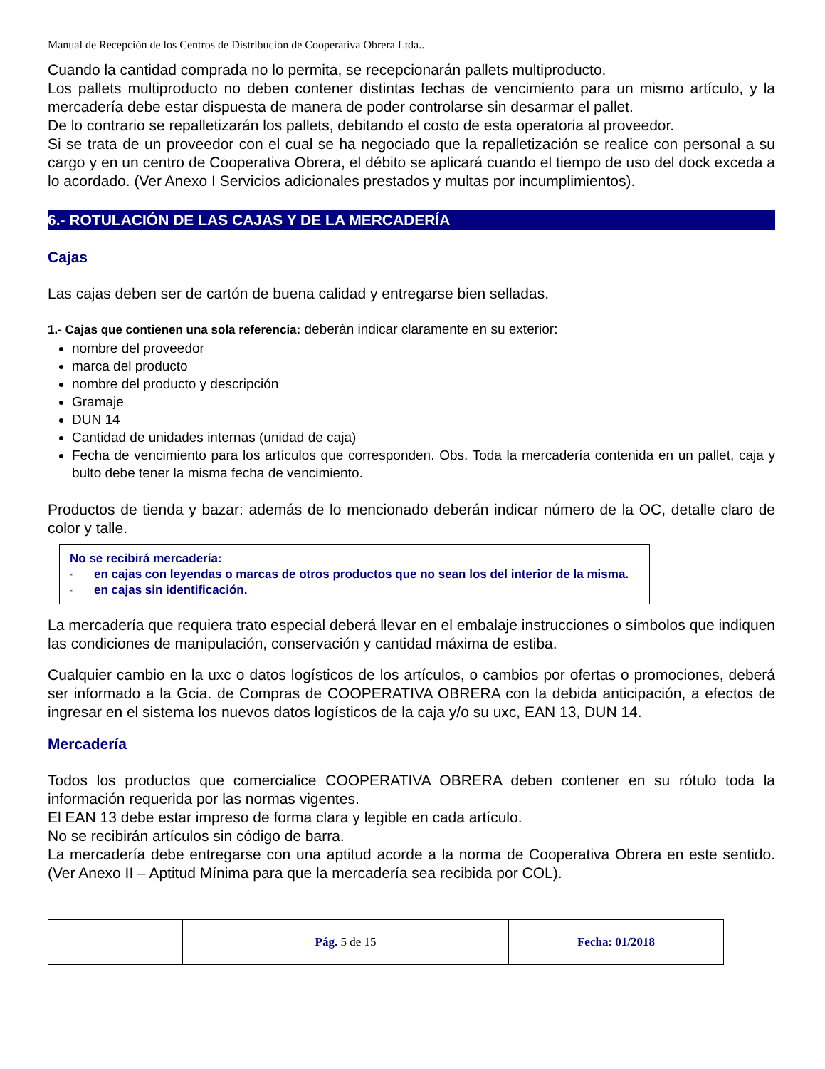Manual de Recepción de los Centros de Distribución de Cooperativa Obrera Ltda..
Cuando la cantidad comprada no lo permita, se recepcionarán pallets multiproducto.
Los pallets multiproducto no deben contener distintas fechas de vencimiento para un mismo artículo, y la mercadería debe estar dispuesta de manera de poder controlarse sin desarmar el pallet.
De lo contrario se repalletizarán los pallets, debitando el costo de esta operatoria al proveedor.
Si se trata de un proveedor con el cual se ha negociado que la repalletización se realice con personal a su cargo y en un centro de Cooperativa Obrera, el débito se aplicará cuando el tiempo de uso del dock exceda a lo acordado. (Ver Anexo I Servicios adicionales prestados y multas por incumplimientos).
6.- ROTULACIÓN DE LAS CAJAS Y DE LA MERCADERÍA
Cajas
Las cajas deben ser de cartón de buena calidad y entregarse bien selladas.
1.- Cajas que contienen una sola referencia: deberán indicar claramente en su exterior:
nombre del proveedor
marca del producto
nombre del producto y descripción
Gramaje
DUN 14
Cantidad de unidades internas (unidad de caja)
Fecha de vencimiento para los artículos que corresponden. Obs. Toda la mercadería contenida en un pallet, caja y bulto debe tener la misma fecha de vencimiento.
Productos de tienda y bazar: además de lo mencionado deberán indicar número de la OC, detalle claro de color y talle.
No se recibirá mercadería:
- en cajas con leyendas o marcas de otros productos que no sean los del interior de la misma.
- en cajas sin identificación.
La mercadería que requiera trato especial deberá llevar en el embalaje instrucciones o símbolos que indiquen las condiciones de manipulación, conservación y cantidad máxima de estiba.
Cualquier cambio en la uxc o datos logísticos de los artículos, o cambios por ofertas o promociones, deberá ser informado a la Gcia. de Compras de COOPERATIVA OBRERA con la debida anticipación, a efectos de ingresar en el sistema los nuevos datos logísticos de la caja y/o su uxc, EAN 13, DUN 14.
Mercadería
Todos los productos que comercialice COOPERATIVA OBRERA deben contener en su rótulo toda la información requerida por las normas vigentes.
El EAN 13 debe estar impreso de forma clara y legible en cada artículo.
No se recibirán artículos sin código de barra.
La mercadería debe entregarse con una aptitud acorde a la norma de Cooperativa Obrera en este sentido. (Ver Anexo II – Aptitud Mínima para que la mercadería sea recibida por COL).
| | Pág. 5 de 15 | Fecha: 01/2018 |